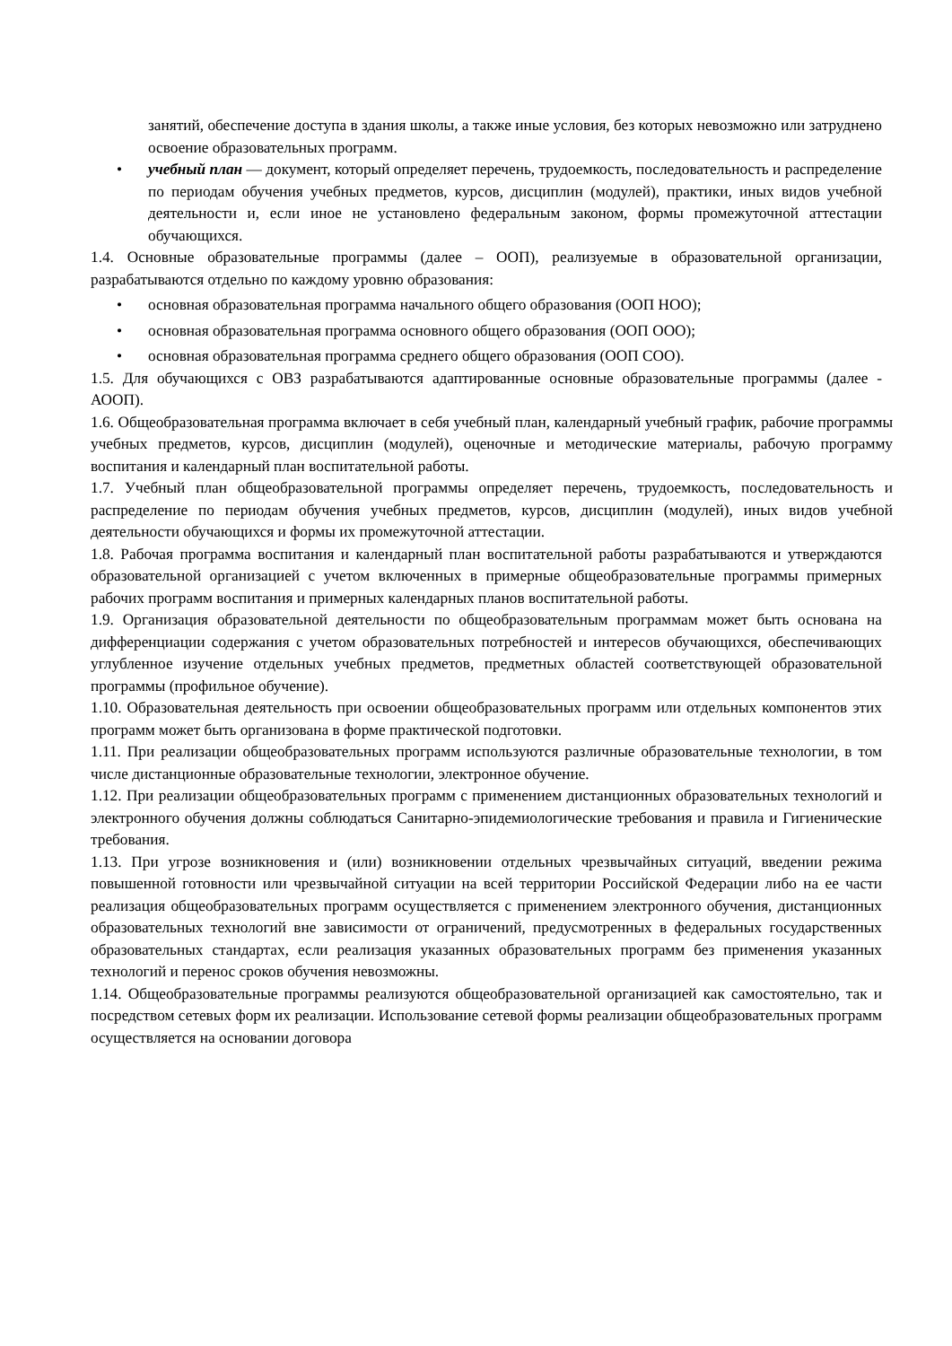занятий, обеспечение доступа в здания школы, а также иные условия, без которых невозможно или затруднено освоение образовательных программ.
• учебный план — документ, который определяет перечень, трудоемкость, последовательность и распределение по периодам обучения учебных предметов, курсов, дисциплин (модулей), практики, иных видов учебной деятельности и, если иное не установлено федеральным законом, формы промежуточной аттестации обучающихся.
1.4. Основные образовательные программы (далее – ООП), реализуемые в образовательной организации, разрабатываются отдельно по каждому уровню образования:
• основная образовательная программа начального общего образования (ООП НОО);
• основная образовательная программа основного общего образования (ООП ООО);
• основная образовательная программа среднего общего образования (ООП СОО).
1.5. Для обучающихся с ОВЗ разрабатываются адаптированные основные образовательные программы (далее - АООП).
1.6. Общеобразовательная программа включает в себя учебный план, календарный учебный график, рабочие программы учебных предметов, курсов, дисциплин (модулей), оценочные и методические материалы, рабочую программу воспитания и календарный план воспитательной работы.
1.7. Учебный план общеобразовательной программы определяет перечень, трудоемкость, последовательность и распределение по периодам обучения учебных предметов, курсов, дисциплин (модулей), иных видов учебной деятельности обучающихся и формы их промежуточной аттестации.
1.8. Рабочая программа воспитания и календарный план воспитательной работы разрабатываются и утверждаются образовательной организацией с учетом включенных в примерные общеобразовательные программы примерных рабочих программ воспитания и примерных календарных планов воспитательной работы.
1.9. Организация образовательной деятельности по общеобразовательным программам может быть основана на дифференциации содержания с учетом образовательных потребностей и интересов обучающихся, обеспечивающих углубленное изучение отдельных учебных предметов, предметных областей соответствующей образовательной программы (профильное обучение).
1.10. Образовательная деятельность при освоении общеобразовательных программ или отдельных компонентов этих программ может быть организована в форме практической подготовки.
1.11. При реализации общеобразовательных программ используются различные образовательные технологии, в том числе дистанционные образовательные технологии, электронное обучение.
1.12. При реализации общеобразовательных программ с применением дистанционных образовательных технологий и электронного обучения должны соблюдаться Санитарно-эпидемиологические требования и правила и Гигиенические требования.
1.13. При угрозе возникновения и (или) возникновении отдельных чрезвычайных ситуаций, введении режима повышенной готовности или чрезвычайной ситуации на всей территории Российской Федерации либо на ее части реализация общеобразовательных программ осуществляется с применением электронного обучения, дистанционных образовательных технологий вне зависимости от ограничений, предусмотренных в федеральных государственных образовательных стандартах, если реализация указанных образовательных программ без применения указанных технологий и перенос сроков обучения невозможны.
1.14. Общеобразовательные программы реализуются общеобразовательной организацией как самостоятельно, так и посредством сетевых форм их реализации. Использование сетевой формы реализации общеобразовательных программ осуществляется на основании договора